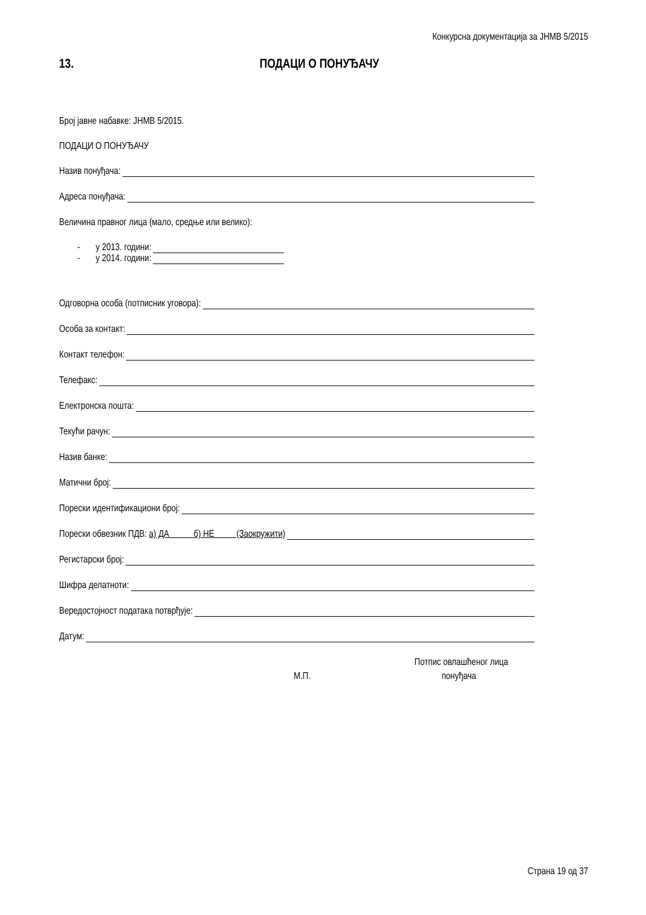Конкурсна документација за ЈНМВ 5/2015
13. ПОДАЦИ О ПОНУЂАЧУ
Број јавне набавке: ЈНМВ 5/2015.
ПОДАЦИ О ПОНУЂАЧУ
Назив понуђача:
Адреса понуђача:
Величина правног лица (мало, средње или велико):
- у 2013. години:
- у 2014. години:
Одговорна особа (потписник уговора):
Особа за контакт:
Контакт телефон:
Телефакс:
Електронска пошта:
Текући рачун:
Назив банке:
Матични број:
Порески идентификациони број:
Порески обвезник ПДВ: а) ДА б) НЕ (Заокружити)
Регистарски број:
Шифра делатноти:
Вередостојност података потврђује:
Датум:
Потпис овлашћеног лица
М.П. понуђача
Страна 19 од 37